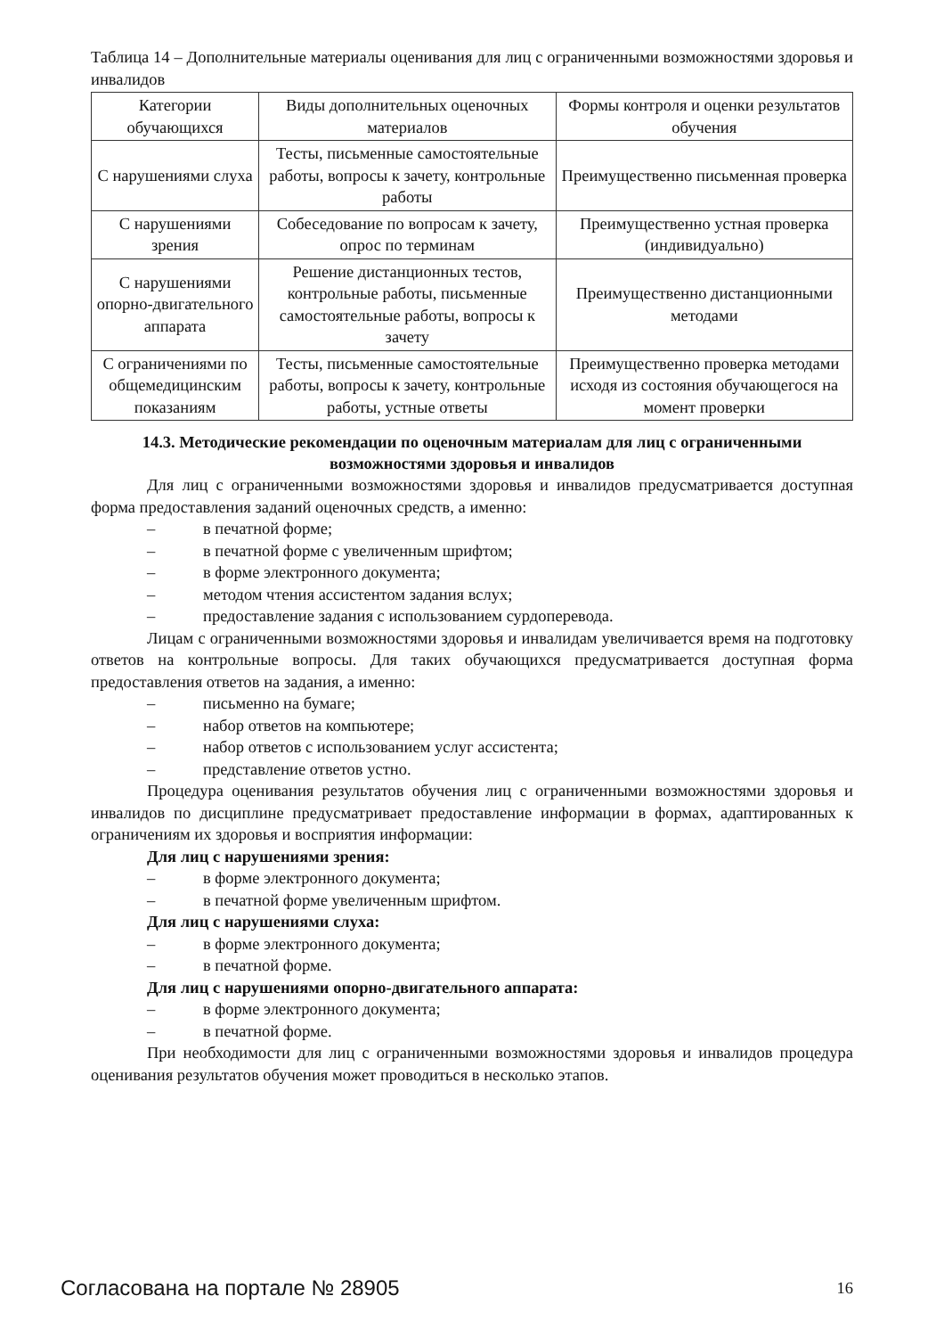Таблица 14 – Дополнительные материалы оценивания для лиц с ограниченными возможностями здоровья и инвалидов
| Категории обучающихся | Виды дополнительных оценочных материалов | Формы контроля и оценки результатов обучения |
| --- | --- | --- |
| С нарушениями слуха | Тесты, письменные самостоятельные работы, вопросы к зачету, контрольные работы | Преимущественно письменная проверка |
| С нарушениями зрения | Собеседование по вопросам к зачету, опрос по терминам | Преимущественно устная проверка (индивидуально) |
| С нарушениями опорно-двигательного аппарата | Решение дистанционных тестов, контрольные работы, письменные самостоятельные работы, вопросы к зачету | Преимущественно дистанционными методами |
| С ограничениями по общемедицинским показаниям | Тесты, письменные самостоятельные работы, вопросы к зачету, контрольные работы, устные ответы | Преимущественно проверка методами исходя из состояния обучающегося на момент проверки |
14.3. Методические рекомендации по оценочным материалам для лиц с ограниченными возможностями здоровья и инвалидов
Для лиц с ограниченными возможностями здоровья и инвалидов предусматривается доступная форма предоставления заданий оценочных средств, а именно:
– в печатной форме;
– в печатной форме с увеличенным шрифтом;
– в форме электронного документа;
– методом чтения ассистентом задания вслух;
– предоставление задания с использованием сурдоперевода.
Лицам с ограниченными возможностями здоровья и инвалидам увеличивается время на подготовку ответов на контрольные вопросы. Для таких обучающихся предусматривается доступная форма предоставления ответов на задания, а именно:
– письменно на бумаге;
– набор ответов на компьютере;
– набор ответов с использованием услуг ассистента;
– представление ответов устно.
Процедура оценивания результатов обучения лиц с ограниченными возможностями здоровья и инвалидов по дисциплине предусматривает предоставление информации в формах, адаптированных к ограничениям их здоровья и восприятия информации:
Для лиц с нарушениями зрения:
– в форме электронного документа;
– в печатной форме увеличенным шрифтом.
Для лиц с нарушениями слуха:
– в форме электронного документа;
– в печатной форме.
Для лиц с нарушениями опорно-двигательного аппарата:
– в форме электронного документа;
– в печатной форме.
При необходимости для лиц с ограниченными возможностями здоровья и инвалидов процедура оценивания результатов обучения может проводиться в несколько этапов.
Согласована на портале № 28905 16